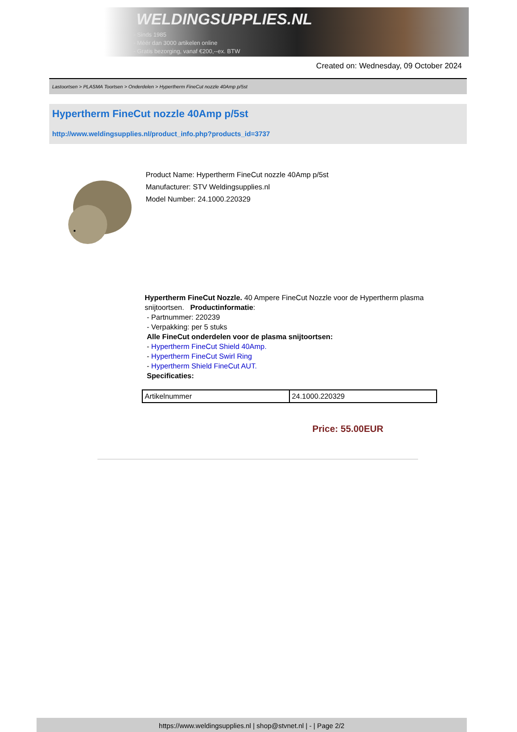WELDINGSUPPLIES.NL
- Sinds 1985
- Méér dan 3000 artikelen online
- Gratis bezorging, vanaf €200,--ex. BTW
Created on: Wednesday, 09 October 2024
Lastoortsen > PLASMA Toortsen > Onderdelen > Hypertherm FineCut nozzle 40Amp p/5st
Hypertherm FineCut nozzle 40Amp p/5st
http://www.weldingsupplies.nl/product_info.php?products_id=3737
Product Name: Hypertherm FineCut nozzle 40Amp p/5st
Manufacturer: STV Weldingsupplies.nl
Model Number: 24.1000.220329
Hypertherm FineCut Nozzle. 40 Ampere FineCut Nozzle voor de Hypertherm plasma snijtoortsen. Productinformatie:
- Partnummer: 220239
- Verpakking: per 5 stuks
Alle FineCut onderdelen voor de plasma snijtoortsen:
- Hypertherm FineCut Shield 40Amp.
- Hypertherm FineCut Swirl Ring
- Hypertherm Shield FineCut AUT.
Specificaties:
| Artikelnummer | 24.1000.220329 |
Price: 55.00EUR
https://www.weldingsupplies.nl | shop@stvnet.nl | - | Page 2/2